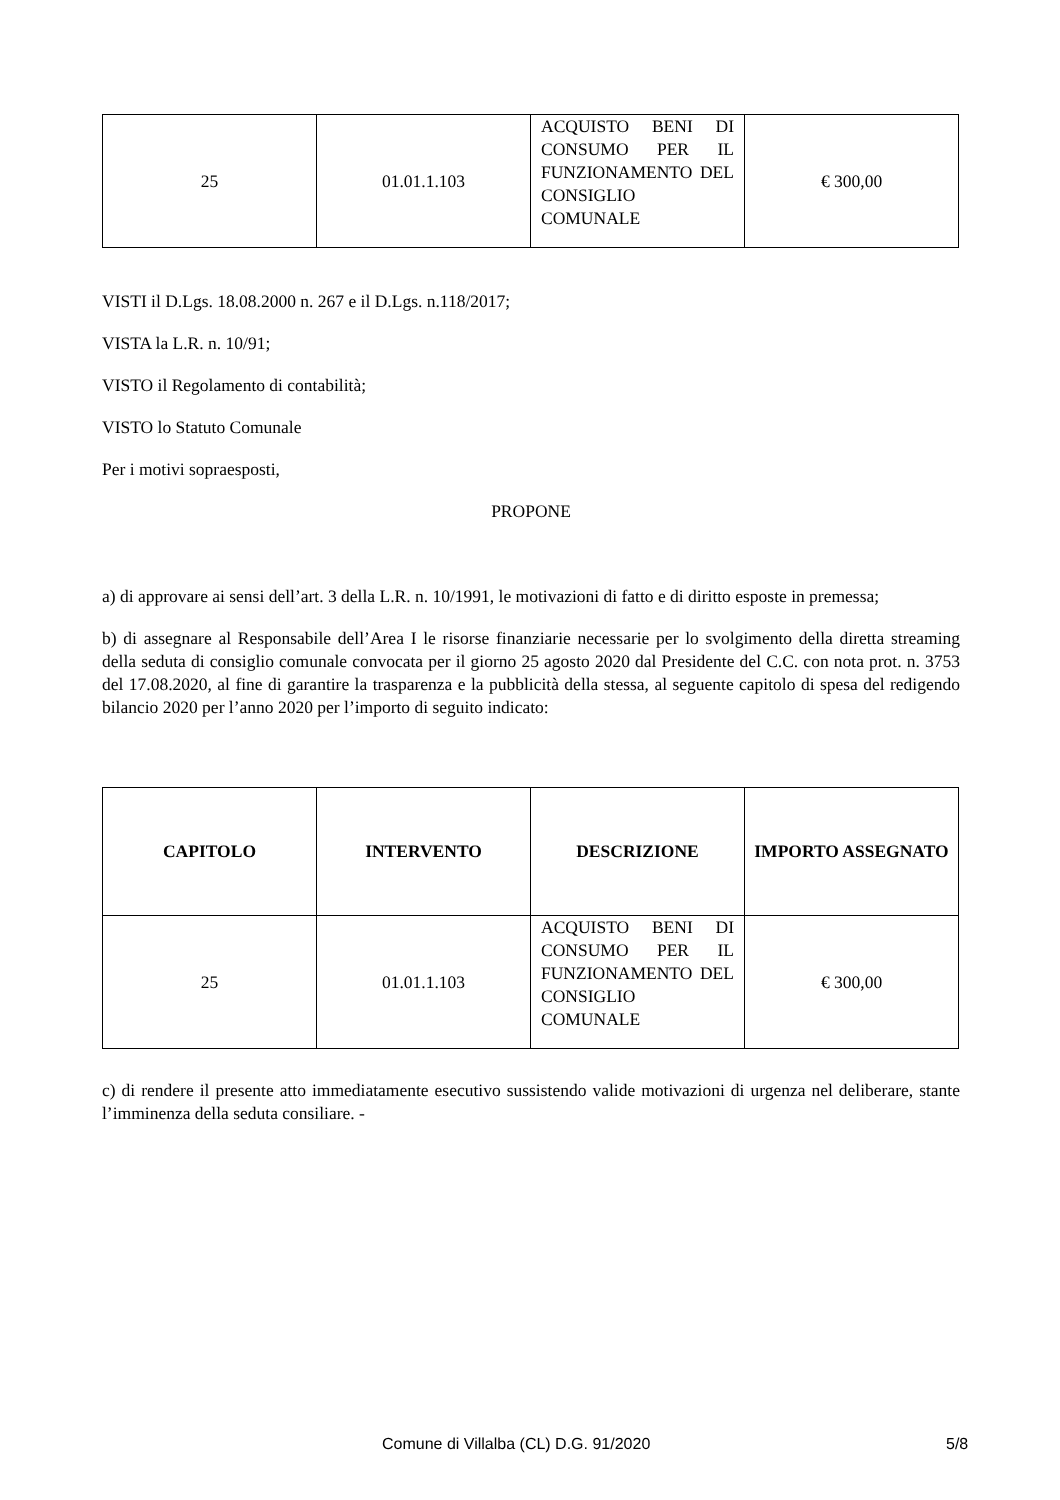| 25 | 01.01.1.103 | ACQUISTO BENI DI CONSUMO PER IL FUNZIONAMENTO DEL CONSIGLIO COMUNALE | € 300,00 |
VISTI il D.Lgs. 18.08.2000 n. 267 e il D.Lgs. n.118/2017;
VISTA la L.R. n. 10/91;
VISTO il Regolamento di contabilità;
VISTO lo Statuto Comunale
Per i motivi sopraesposti,
PROPONE
a) di approvare ai sensi dell’art. 3 della L.R. n. 10/1991, le motivazioni di fatto e di diritto esposte in premessa;
b) di assegnare al Responsabile dell’Area I le risorse finanziarie necessarie per lo svolgimento della diretta streaming della seduta di consiglio comunale convocata per il giorno 25 agosto 2020 dal Presidente del C.C. con nota prot. n. 3753 del 17.08.2020, al fine di garantire la trasparenza e la pubblicità della stessa, al seguente capitolo di spesa del redigendo bilancio 2020 per l’anno 2020 per l’importo di seguito indicato:
| CAPITOLO | INTERVENTO | DESCRIZIONE | IMPORTO ASSEGNATO |
| --- | --- | --- | --- |
| 25 | 01.01.1.103 | ACQUISTO BENI DI CONSUMO PER IL FUNZIONAMENTO DEL CONSIGLIO COMUNALE | € 300,00 |
c) di rendere il presente atto immediatamente esecutivo sussistendo valide motivazioni di urgenza nel deliberare, stante l’imminenza della seduta consiliare. -
Comune di Villalba (CL) D.G. 91/2020 5/8